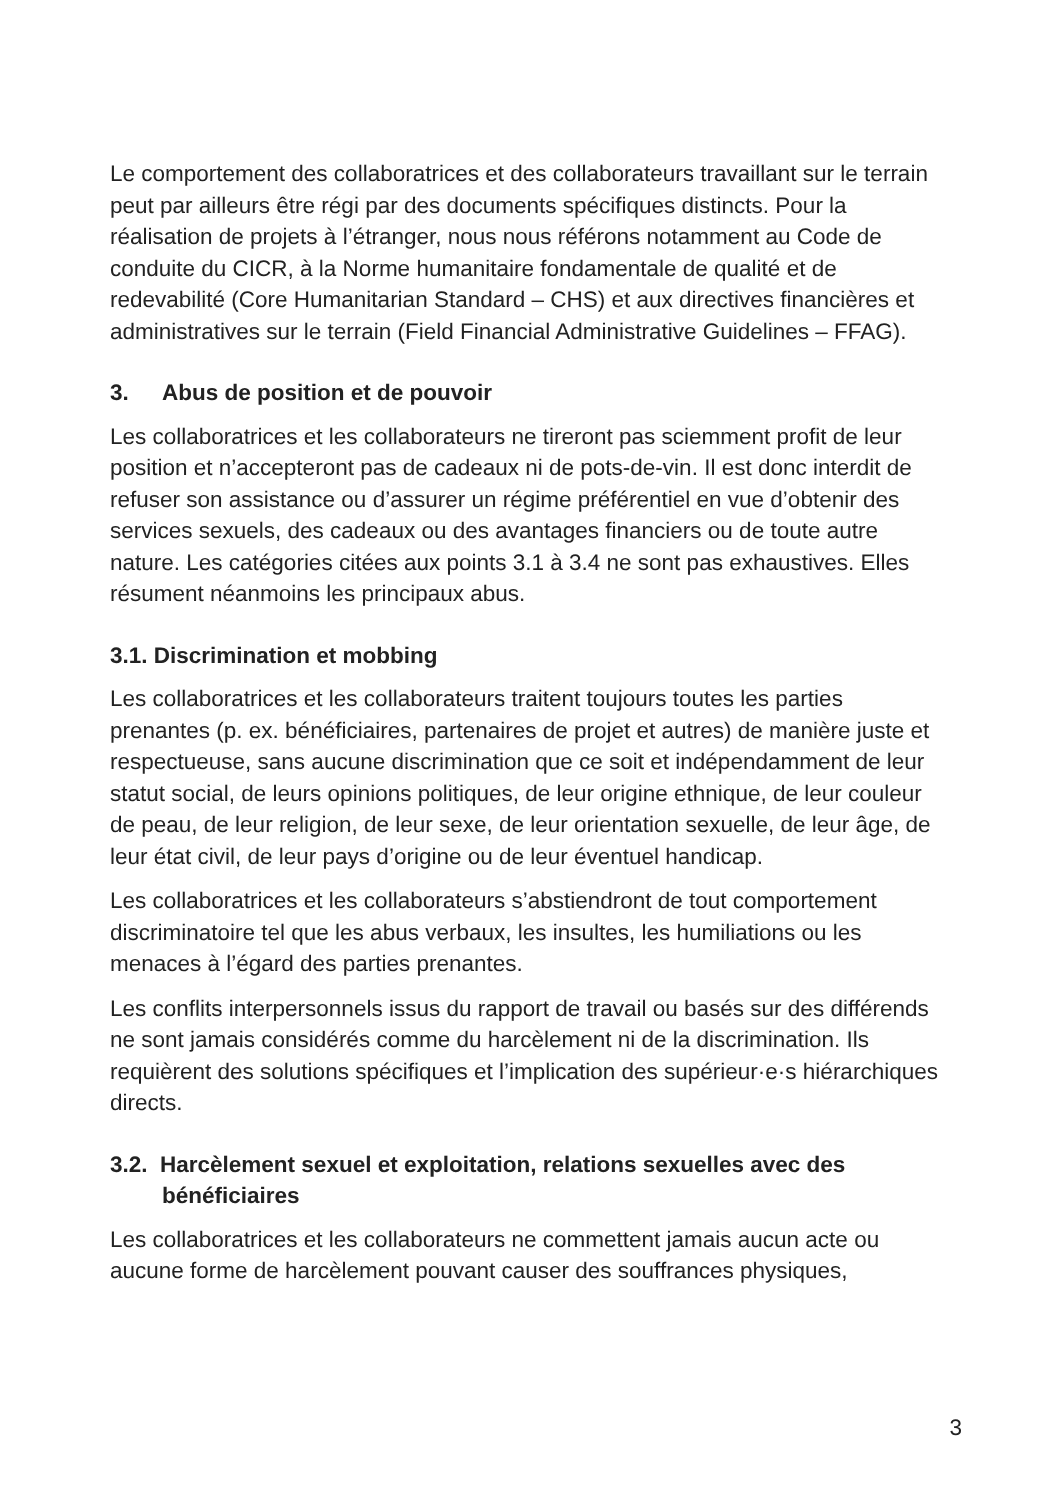Le comportement des collaboratrices et des collaborateurs travaillant sur le terrain peut par ailleurs être régi par des documents spécifiques distincts. Pour la réalisation de projets à l’étranger, nous nous référons notamment au Code de conduite du CICR, à la Norme humanitaire fondamentale de qualité et de redevabilité (Core Humanitarian Standard – CHS) et aux directives financières et administratives sur le terrain (Field Financial Administrative Guidelines – FFAG).
3. Abus de position et de pouvoir
Les collaboratrices et les collaborateurs ne tireront pas sciemment profit de leur position et n’accepteront pas de cadeaux ni de pots-de-vin. Il est donc interdit de refuser son assistance ou d’assurer un régime préférentiel en vue d’obtenir des services sexuels, des cadeaux ou des avantages financiers ou de toute autre nature. Les catégories citées aux points 3.1 à 3.4 ne sont pas exhaustives. Elles résument néanmoins les principaux abus.
3.1. Discrimination et mobbing
Les collaboratrices et les collaborateurs traitent toujours toutes les parties prenantes (p. ex. bénéficiaires, partenaires de projet et autres) de manière juste et respectueuse, sans aucune discrimination que ce soit et indépendamment de leur statut social, de leurs opinions politiques, de leur origine ethnique, de leur couleur de peau, de leur religion, de leur sexe, de leur orientation sexuelle, de leur âge, de leur état civil, de leur pays d’origine ou de leur éventuel handicap.
Les collaboratrices et les collaborateurs s’abstiendront de tout comportement discriminatoire tel que les abus verbaux, les insultes, les humiliations ou les menaces à l’égard des parties prenantes.
Les conflits interpersonnels issus du rapport de travail ou basés sur des différends ne sont jamais considérés comme du harcèlement ni de la discrimination. Ils requièrent des solutions spécifiques et l’implication des supérieur·e·s hiérarchiques directs.
3.2. Harcèlement sexuel et exploitation, relations sexuelles avec des bénéficiaires
Les collaboratrices et les collaborateurs ne commettent jamais aucun acte ou aucune forme de harcèlement pouvant causer des souffrances physiques,
3